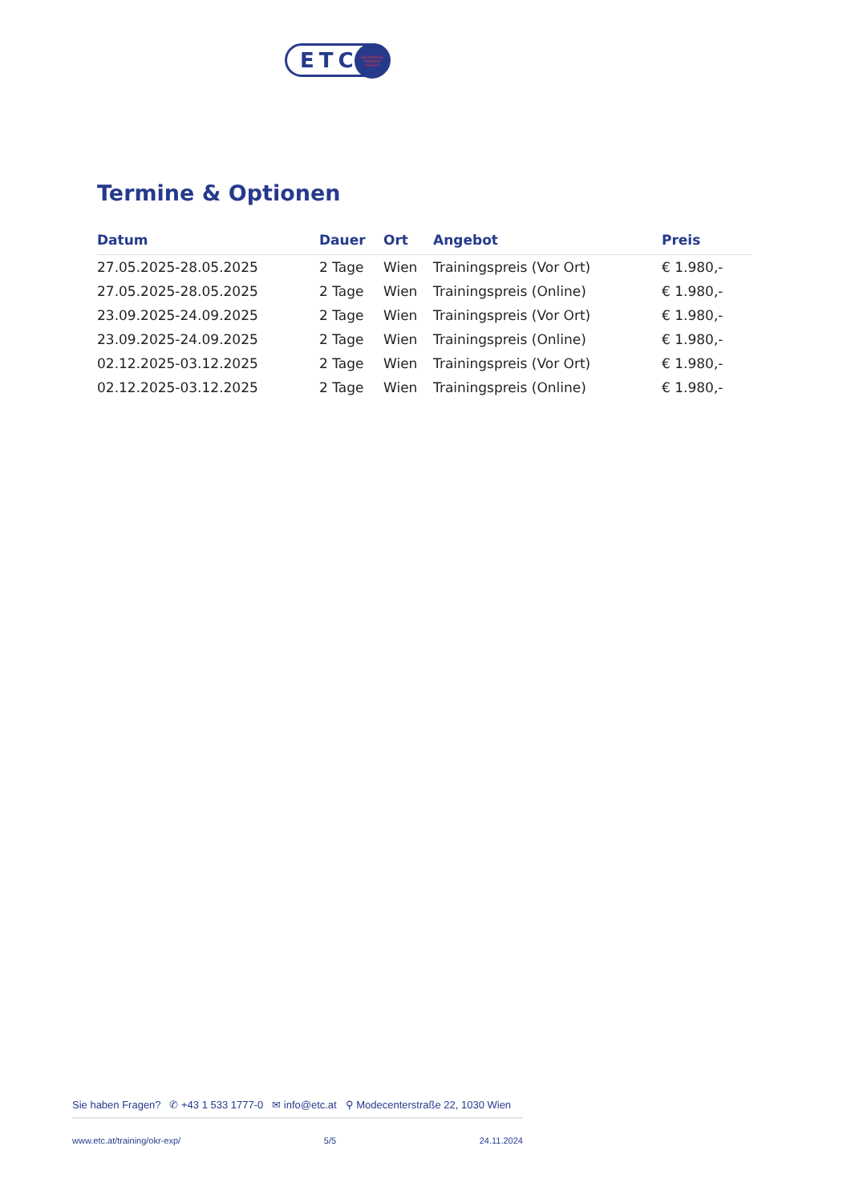ETC
ENTERPRISE
TRAINING
CENTER
Termine & Optionen
| Datum | Dauer | Ort | Angebot | Preis |
| --- | --- | --- | --- | --- |
| 27.05.2025-28.05.2025 | 2 Tage | Wien | Trainingspreis (Vor Ort) | € 1.980,- |
| 27.05.2025-28.05.2025 | 2 Tage | Wien | Trainingspreis (Online) | € 1.980,- |
| 23.09.2025-24.09.2025 | 2 Tage | Wien | Trainingspreis (Vor Ort) | € 1.980,- |
| 23.09.2025-24.09.2025 | 2 Tage | Wien | Trainingspreis (Online) | € 1.980,- |
| 02.12.2025-03.12.2025 | 2 Tage | Wien | Trainingspreis (Vor Ort) | € 1.980,- |
| 02.12.2025-03.12.2025 | 2 Tage | Wien | Trainingspreis (Online) | € 1.980,- |
Sie haben Fragen? ✆ +43 1 533 1777-0 ✉ info@etc.at ⚲ Modecenterstraße 22, 1030 Wien
www.etc.at/training/okr-exp/ 5/5 24.11.2024